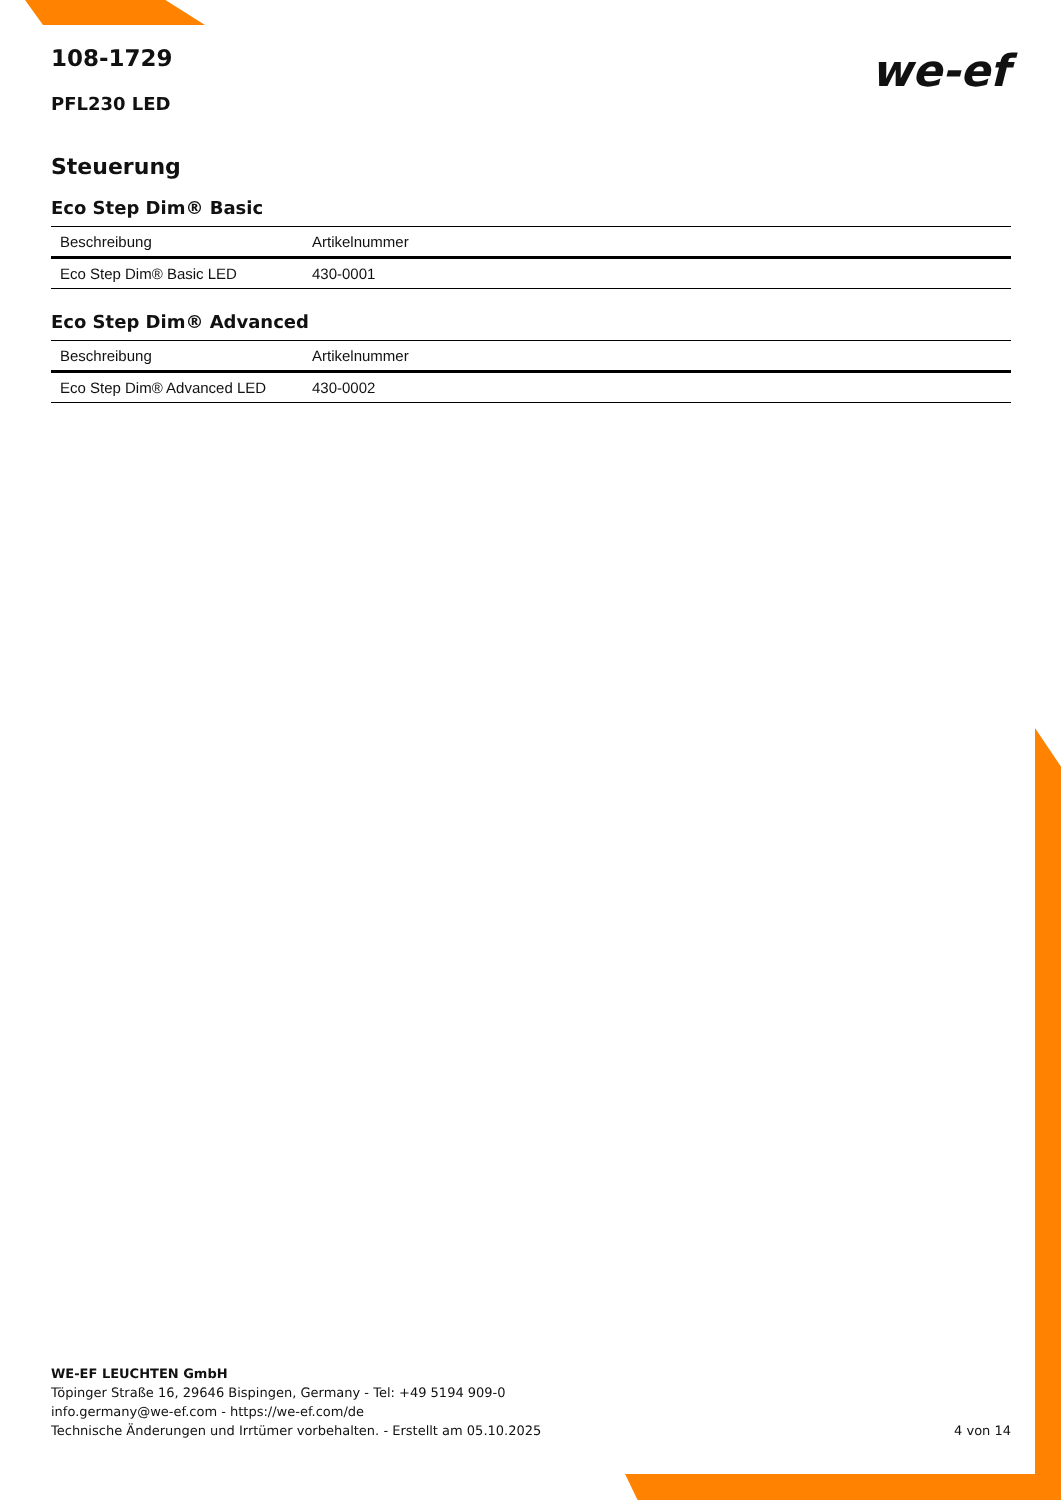we-ef
108-1729
PFL230 LED
Steuerung
Eco Step Dim® Basic
| Beschreibung | Artikelnummer |
| --- | --- |
| Eco Step Dim® Basic LED | 430-0001 |
Eco Step Dim® Advanced
| Beschreibung | Artikelnummer |
| --- | --- |
| Eco Step Dim® Advanced LED | 430-0002 |
WE-EF LEUCHTEN GmbH
Töpinger Straße 16, 29646 Bispingen, Germany - Tel: +49 5194 909-0
info.germany@we-ef.com - https://we-ef.com/de
4 von 14 Technische Änderungen und Irrtümer vorbehalten. - Erstellt am 05.10.2025